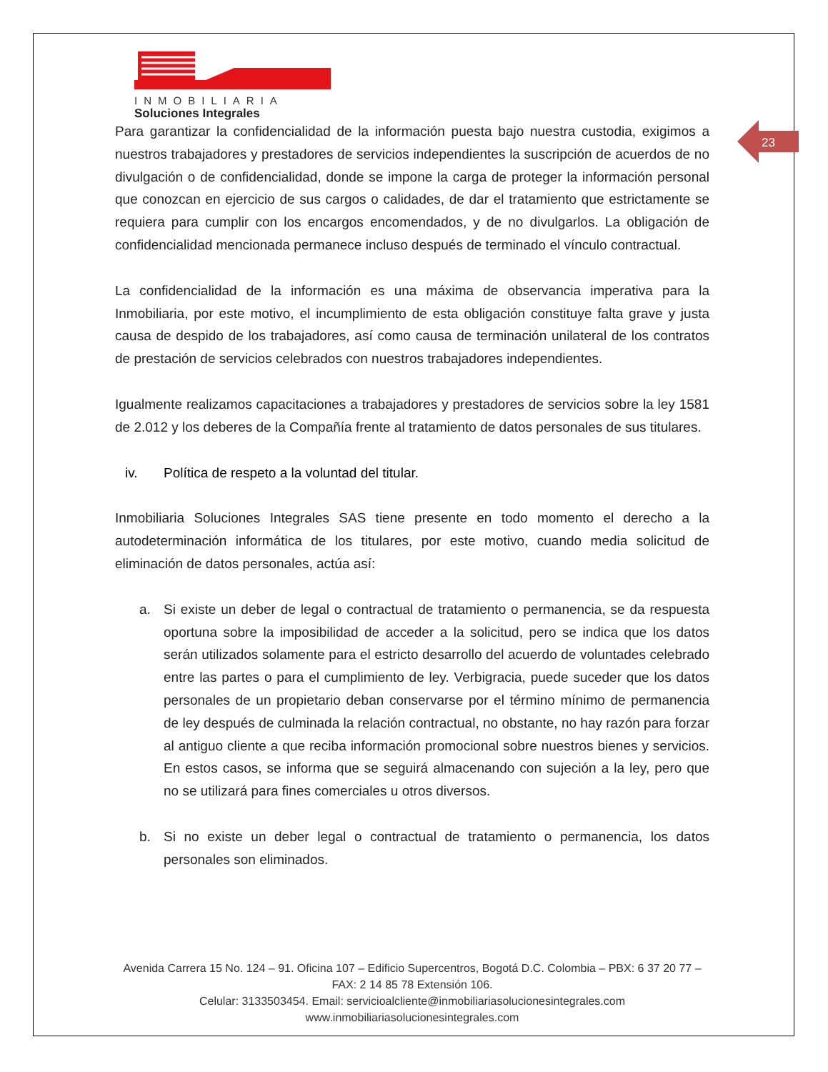INMOBILIARIA
Soluciones Integrales
23
Para garantizar la confidencialidad de la información puesta bajo nuestra custodia, exigimos a nuestros trabajadores y prestadores de servicios independientes la suscripción de acuerdos de no divulgación o de confidencialidad, donde se impone la carga de proteger la información personal que conozcan en ejercicio de sus cargos o calidades, de dar el tratamiento que estrictamente se requiera para cumplir con los encargos encomendados, y de no divulgarlos. La obligación de confidencialidad mencionada permanece incluso después de terminado el vínculo contractual.
La confidencialidad de la información es una máxima de observancia imperativa para la Inmobiliaria, por este motivo, el incumplimiento de esta obligación constituye falta grave y justa causa de despido de los trabajadores, así como causa de terminación unilateral de los contratos de prestación de servicios celebrados con nuestros trabajadores independientes.
Igualmente realizamos capacitaciones a trabajadores y prestadores de servicios sobre la ley 1581 de 2.012 y los deberes de la Compañía frente al tratamiento de datos personales de sus titulares.
iv. Política de respeto a la voluntad del titular.
Inmobiliaria Soluciones Integrales SAS tiene presente en todo momento el derecho a la autodeterminación informática de los titulares, por este motivo, cuando media solicitud de eliminación de datos personales, actúa así:
a. Si existe un deber de legal o contractual de tratamiento o permanencia, se da respuesta oportuna sobre la imposibilidad de acceder a la solicitud, pero se indica que los datos serán utilizados solamente para el estricto desarrollo del acuerdo de voluntades celebrado entre las partes o para el cumplimiento de ley. Verbigracia, puede suceder que los datos personales de un propietario deban conservarse por el término mínimo de permanencia de ley después de culminada la relación contractual, no obstante, no hay razón para forzar al antiguo cliente a que reciba información promocional sobre nuestros bienes y servicios. En estos casos, se informa que se seguirá almacenando con sujeción a la ley, pero que no se utilizará para fines comerciales u otros diversos.
b. Si no existe un deber legal o contractual de tratamiento o permanencia, los datos personales son eliminados.
Avenida Carrera 15 No. 124 – 91. Oficina 107 – Edificio Supercentros, Bogotá D.C. Colombia – PBX: 6 37 20 77 – FAX: 2 14 85 78 Extensión 106.
Celular: 3133503454. Email: servicioalcliente@inmobiliariasolucionesintegrales.com
www.inmobiliariasolucionesintegrales.com